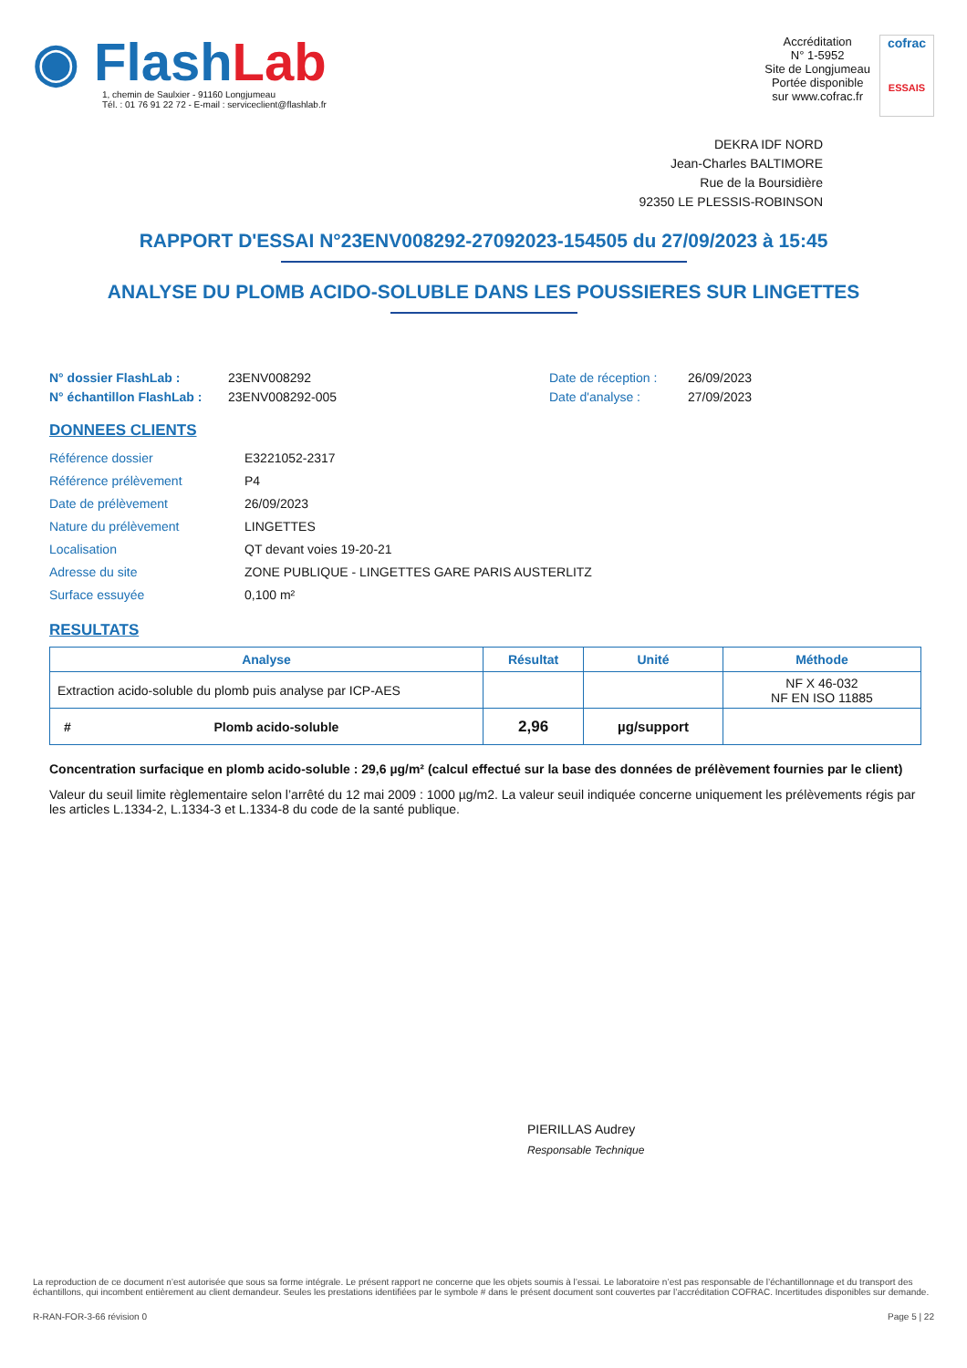◉ Flash Lab
1, chemin de Saulxier - 91160 Longjumeau
Tél. : 01 76 91 22 72 - E-mail : serviceclient@flashlab.fr
Accréditation
N° 1-5952
Site de Longjumeau
Portée disponible
sur www.cofrac.fr
cofrac
ESSAIS
DEKRA IDF NORD
Jean-Charles BALTIMORE
Rue de la Boursidière
92350 LE PLESSIS-ROBINSON
RAPPORT D'ESSAI N°23ENV008292-27092023-154505 du 27/09/2023 à 15:45
ANALYSE DU PLOMB ACIDO-SOLUBLE DANS LES POUSSIERES SUR LINGETTES
N° dossier FlashLab : 23ENV008292 Date de réception : 26/09/2023 N° échantillon FlashLab : 23ENV008292-005 Date d'analyse : 27/09/2023
DONNEES CLIENTS
Référence dossier E3221052-2317 Référence prélèvement P4 Date de prélèvement 26/09/2023 Nature du prélèvement LINGETTES Localisation QT devant voies 19-20-21 Adresse du site ZONE PUBLIQUE - LINGETTES GARE PARIS AUSTERLITZ Surface essuyée 0,100 m²
RESULTATS
| Analyse | Résultat | Unité | Méthode |
| --- | --- | --- | --- |
| Extraction acido-soluble du plomb puis analyse par ICP-AES | | | NF X 46-032 NF EN ISO 11885 |
| # Plomb acido-soluble | 2,96 | µg/support | |
Concentration surfacique en plomb acido-soluble : 29,6 µg/m² (calcul effectué sur la base des données de prélèvement fournies par le client)
Valeur du seuil limite règlementaire selon l’arrêté du 12 mai 2009 : 1000 µg/m2. La valeur seuil indiquée concerne uniquement les prélèvements régis par les articles L.1334-2, L.1334-3 et L.1334-8 du code de la santé publique.
PIERILLAS Audrey
Responsable Technique
La reproduction de ce document n’est autorisée que sous sa forme intégrale. Le présent rapport ne concerne que les objets soumis à l’essai. Le laboratoire n’est pas responsable de l’échantillonnage et du transport des échantillons, qui incombent entièrement au client demandeur. Seules les prestations identifiées par le symbole # dans le présent document sont couvertes par l’accréditation COFRAC. Incertitudes disponibles sur demande.
R-RAN-FOR-3-66 révision 0 Page 5 | 22